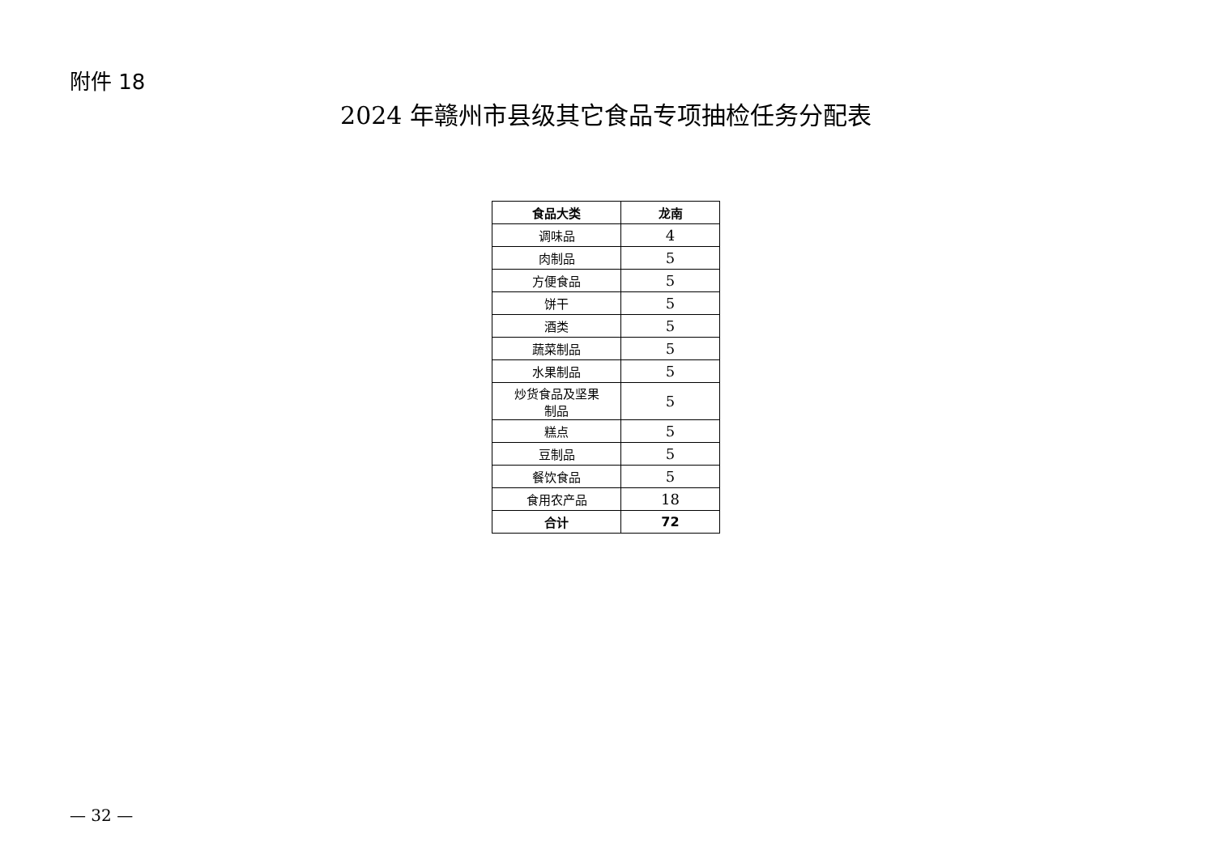附件 18
2024 年赣州市县级其它食品专项抽检任务分配表
| 食品大类 | 龙南 |
| --- | --- |
| 调味品 | 4 |
| 肉制品 | 5 |
| 方便食品 | 5 |
| 饼干 | 5 |
| 酒类 | 5 |
| 蔬菜制品 | 5 |
| 水果制品 | 5 |
| 炒货食品及坚果 制品 | 5 |
| 糕点 | 5 |
| 豆制品 | 5 |
| 餐饮食品 | 5 |
| 食用农产品 | 18 |
| 合计 | 72 |
— 32 —